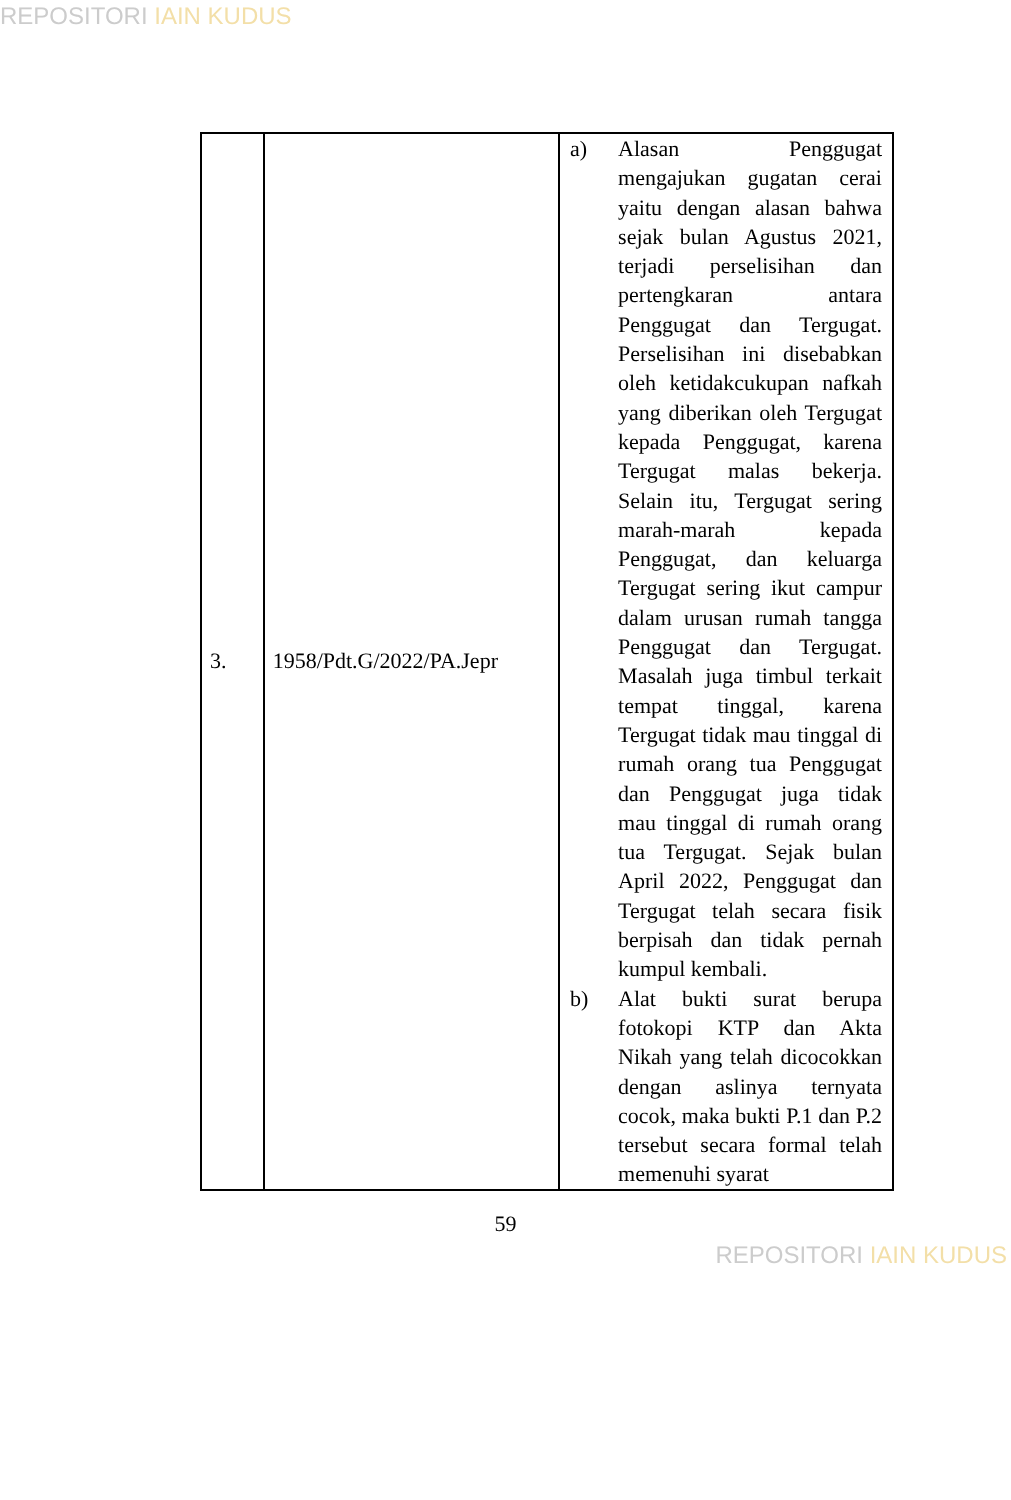REPOSITORI IAIN KUDUS
| 3. | 1958/Pdt.G/2022/PA.Jepr | a) Alasan Penggugat mengajukan gugatan cerai yaitu dengan alasan bahwa sejak bulan Agustus 2021, terjadi perselisihan dan pertengkaran antara Penggugat dan Tergugat. Perselisihan ini disebabkan oleh ketidakcukupan nafkah yang diberikan oleh Tergugat kepada Penggugat, karena Tergugat malas bekerja. Selain itu, Tergugat sering marah-marah kepada Penggugat, dan keluarga Tergugat sering ikut campur dalam urusan rumah tangga Penggugat dan Tergugat. Masalah juga timbul terkait tempat tinggal, karena Tergugat tidak mau tinggal di rumah orang tua Penggugat dan Penggugat juga tidak mau tinggal di rumah orang tua Tergugat. Sejak bulan April 2022, Penggugat dan Tergugat telah secara fisik berpisah dan tidak pernah kumpul kembali. b) Alat bukti surat berupa fotokopi KTP dan Akta Nikah yang telah dicocokkan dengan aslinya ternyata cocok, maka bukti P.1 dan P.2 tersebut secara formal telah memenuhi syarat |
59
REPOSITORI IAIN KUDUS